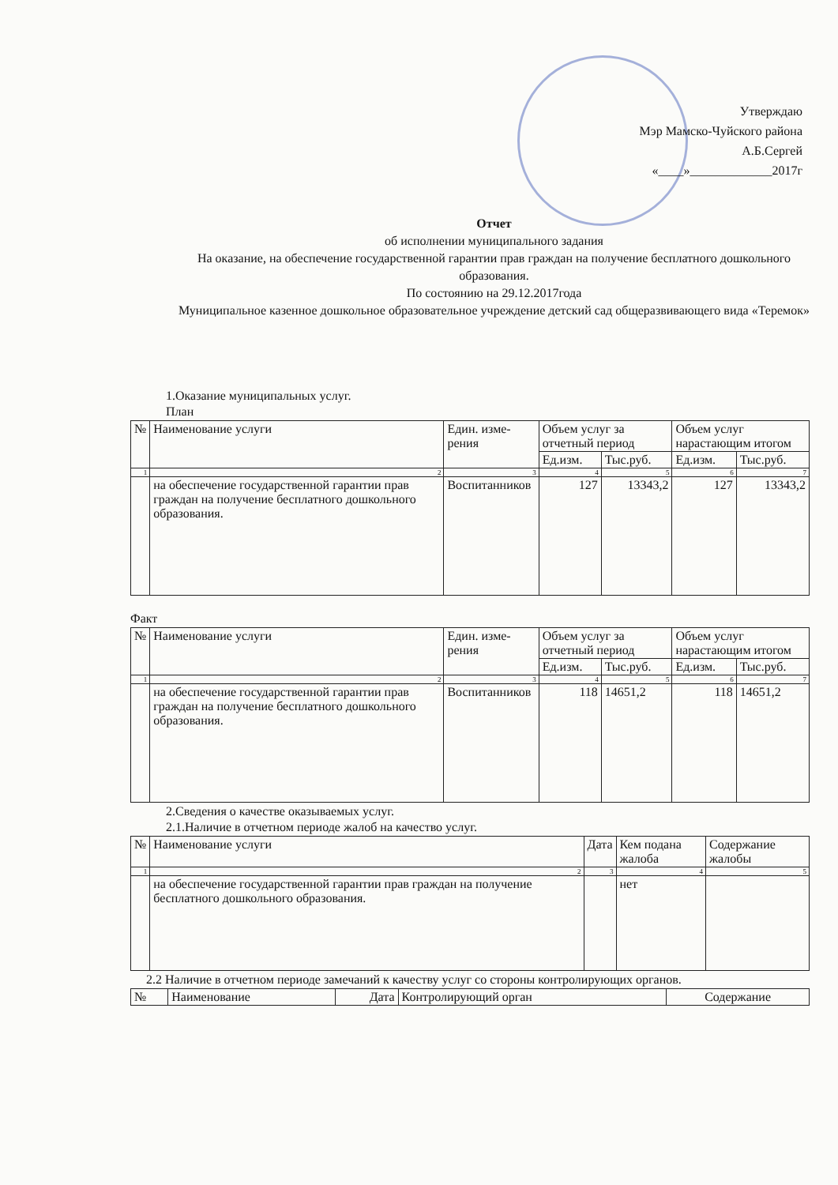Утверждаю
Мэр Мамско-Чуйского района
А.Б.Сергей
«____»_____________2017г
Отчет
об исполнении муниципального задания
На оказание, на обеспечение государственной гарантии прав граждан на получение бесплатного дошкольного образования.
По состоянию на 29.12.2017года
Муниципальное казенное дошкольное образовательное учреждение детский сад общеразвивающего вида «Теремок»
1.Оказание муниципальных услуг.
План
| № | Наименование услуги | Един. изме-рения | Объем услуг за отчетный период | | Объем услуг нарастающим итогом | |
| --- | --- | --- | --- | --- | --- | --- |
| | | | Ед.изм. | Тыс.руб. | Ед.изм. | Тыс.руб. |
| 1 | 2 | 3 | 4 | 5 | 6 | 7 |
| | на обеспечение государственной гарантии прав граждан на получение бесплатного дошкольного образования. | Воспитанников | 127 | 13343,2 | 127 | 13343,2 |
Факт
| № | Наименование услуги | Един. изме-рения | Объем услуг за отчетный период | | Объем услуг нарастающим итогом | |
| --- | --- | --- | --- | --- | --- | --- |
| | | | Ед.изм. | Тыс.руб. | Ед.изм. | Тыс.руб. |
| 1 | 2 | 3 | 4 | 5 | 6 | 7 |
| | на обеспечение государственной гарантии прав граждан на получение бесплатного дошкольного образования. | Воспитанников | 118 | 14651,2 | 118 | 14651,2 |
2.Сведения о качестве оказываемых услуг.
2.1.Наличие в отчетном периоде жалоб на качество услуг.
| № | Наименование услуги | Дата | Кем подана жалоба | Содержание жалобы |
| --- | --- | --- | --- | --- |
| 1 | 2 | 3 | 4 | 5 |
| | на обеспечение государственной гарантии прав граждан на получение бесплатного дошкольного образования. | | нет | |
2.2 Наличие в отчетном периоде замечаний к качеству услуг со стороны контролирующих органов.
| № | Наименование | Дата | Контролирующий орган | Содержание |
| --- | --- | --- | --- | --- |